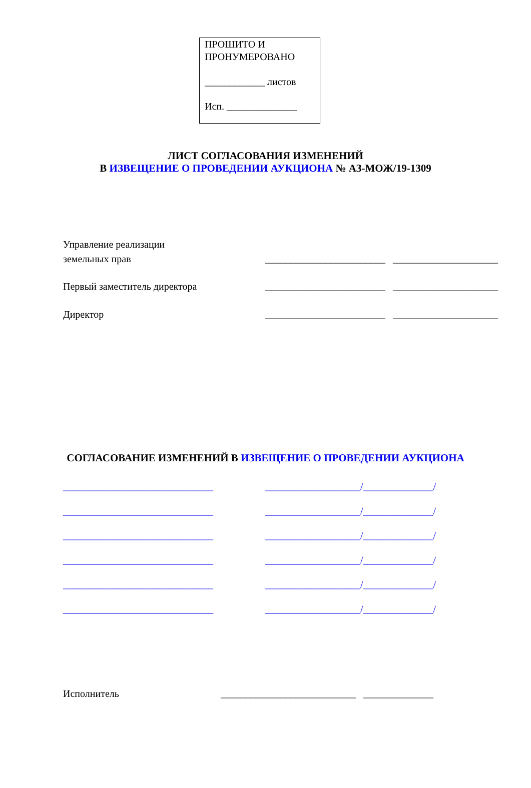ПРОШИТО И
ПРОНУМЕРОВАНО
____________ листов
Исп. ______________
ЛИСТ СОГЛАСОВАНИЯ ИЗМЕНЕНИЙ
В ИЗВЕЩЕНИЕ О ПРОВЕДЕНИИ АУКЦИОНА № АЗ-МОЖ/19-1309
Управление реализации
земельных прав
________________________ _____________________
Первый заместитель директора ________________________ _____________________
Директор ________________________ _____________________
СОГЛАСОВАНИЕ ИЗМЕНЕНИЙ В ИЗВЕЩЕНИЕ О ПРОВЕДЕНИИ АУКЦИОНА
______________________________ ___________________/______________/
______________________________ ___________________/______________/
______________________________ ___________________/______________/
______________________________ ___________________/______________/
______________________________ ___________________/______________/
______________________________ ___________________/______________/
Исполнитель ___________________________ ______________